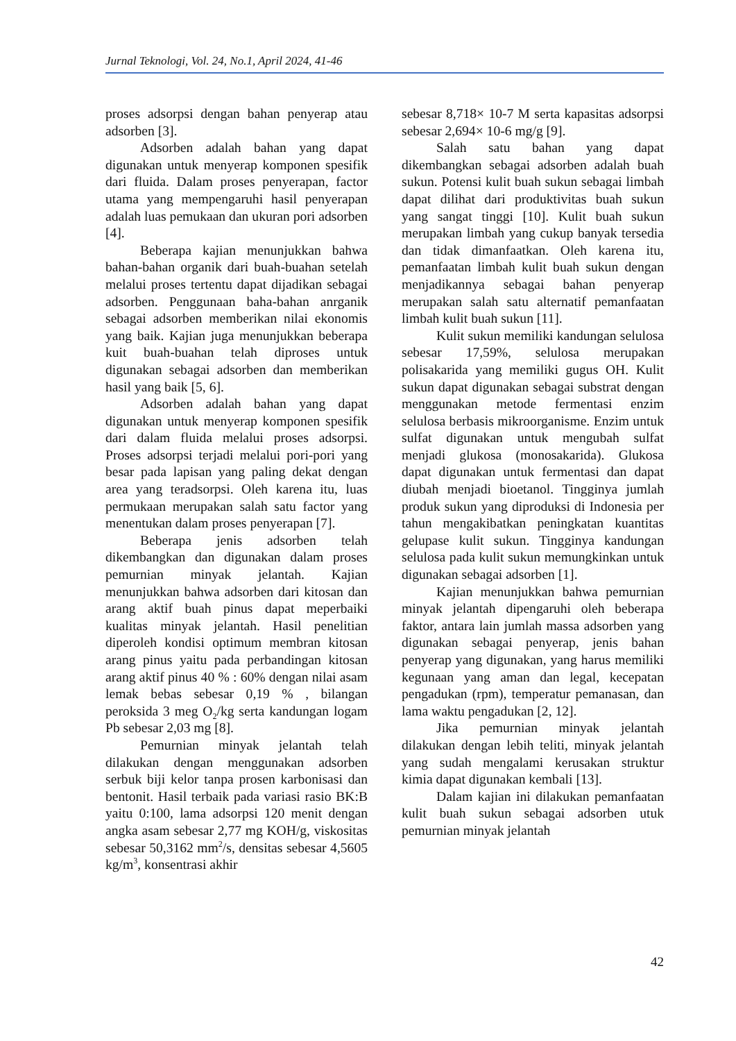Jurnal Teknologi, Vol. 24, No.1, April 2024, 41-46
proses adsorpsi dengan bahan penyerap atau adsorben [3].
Adsorben adalah bahan yang dapat digunakan untuk menyerap komponen spesifik dari fluida. Dalam proses penyerapan, factor utama yang mempengaruhi hasil penyerapan adalah luas pemukaan dan ukuran pori adsorben [4].
Beberapa kajian menunjukkan bahwa bahan-bahan organik dari buah-buahan setelah melalui proses tertentu dapat dijadikan sebagai adsorben. Penggunaan baha-bahan anrganik sebagai adsorben memberikan nilai ekonomis yang baik. Kajian juga menunjukkan beberapa kuit buah-buahan telah diproses untuk digunakan sebagai adsorben dan memberikan hasil yang baik [5, 6].
Adsorben adalah bahan yang dapat digunakan untuk menyerap komponen spesifik dari dalam fluida melalui proses adsorpsi. Proses adsorpsi terjadi melalui pori-pori yang besar pada lapisan yang paling dekat dengan area yang teradsorpsi. Oleh karena itu, luas permukaan merupakan salah satu factor yang menentukan dalam proses penyerapan [7].
Beberapa jenis adsorben telah dikembangkan dan digunakan dalam proses pemurnian minyak jelantah. Kajian menunjukkan bahwa adsorben dari kitosan dan arang aktif buah pinus dapat meperbaiki kualitas minyak jelantah. Hasil penelitian diperoleh kondisi optimum membran kitosan arang pinus yaitu pada perbandingan kitosan arang aktif pinus 40 % : 60% dengan nilai asam lemak bebas sebesar 0,19 % , bilangan peroksida 3 meg O<sub>2</sub>/kg serta kandungan logam Pb sebesar 2,03 mg [8].
Pemurnian minyak jelantah telah dilakukan dengan menggunakan adsorben serbuk biji kelor tanpa prosen karbonisasi dan bentonit. Hasil terbaik pada variasi rasio BK:B yaitu 0:100, lama adsorpsi 120 menit dengan angka asam sebesar 2,77 mg KOH/g, viskositas sebesar 50,3162 mm<sup>2</sup>/s, densitas sebesar 4,5605 kg/m<sup>3</sup>, konsentrasi akhir
sebesar 8,718× 10-7 M serta kapasitas adsorpsi sebesar 2,694× 10-6 mg/g [9].
Salah satu bahan yang dapat dikembangkan sebagai adsorben adalah buah sukun. Potensi kulit buah sukun sebagai limbah dapat dilihat dari produktivitas buah sukun yang sangat tinggi [10]. Kulit buah sukun merupakan limbah yang cukup banyak tersedia dan tidak dimanfaatkan. Oleh karena itu, pemanfaatan limbah kulit buah sukun dengan menjadikannya sebagai bahan penyerap merupakan salah satu alternatif pemanfaatan limbah kulit buah sukun [11].
Kulit sukun memiliki kandungan selulosa sebesar 17,59%, selulosa merupakan polisakarida yang memiliki gugus OH. Kulit sukun dapat digunakan sebagai substrat dengan menggunakan metode fermentasi enzim selulosa berbasis mikroorganisme. Enzim untuk sulfat digunakan untuk mengubah sulfat menjadi glukosa (monosakarida). Glukosa dapat digunakan untuk fermentasi dan dapat diubah menjadi bioetanol. Tingginya jumlah produk sukun yang diproduksi di Indonesia per tahun mengakibatkan peningkatan kuantitas gelupase kulit sukun. Tingginya kandungan selulosa pada kulit sukun memungkinkan untuk digunakan sebagai adsorben [1].
Kajian menunjukkan bahwa pemurnian minyak jelantah dipengaruhi oleh beberapa faktor, antara lain jumlah massa adsorben yang digunakan sebagai penyerap, jenis bahan penyerap yang digunakan, yang harus memiliki kegunaan yang aman dan legal, kecepatan pengadukan (rpm), temperatur pemanasan, dan lama waktu pengadukan [2, 12].
Jika pemurnian minyak jelantah dilakukan dengan lebih teliti, minyak jelantah yang sudah mengalami kerusakan struktur kimia dapat digunakan kembali [13].
Dalam kajian ini dilakukan pemanfaatan kulit buah sukun sebagai adsorben utuk pemurnian minyak jelantah
42